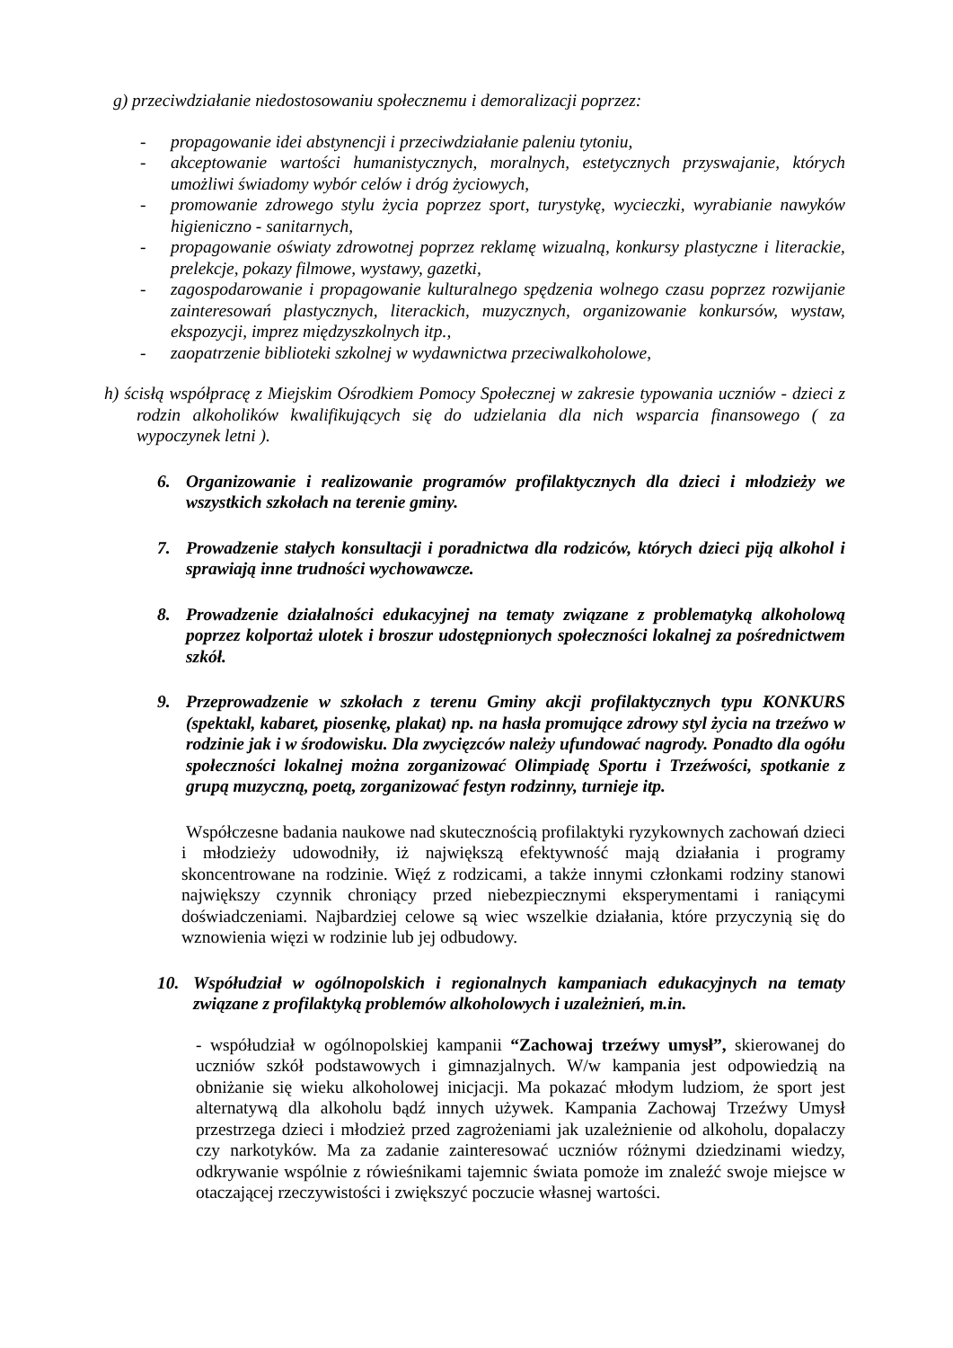g) przeciwdziałanie niedostosowaniu społecznemu i demoralizacji poprzez:
- propagowanie idei abstynencji i przeciwdziałanie paleniu tytoniu,
- akceptowanie wartości humanistycznych, moralnych, estetycznych przyswajanie, których umożliwi świadomy wybór celów i dróg życiowych,
- promowanie zdrowego stylu życia poprzez sport, turystykę, wycieczki, wyrabianie nawyków higieniczno - sanitarnych,
- propagowanie oświaty zdrowotnej poprzez reklamę wizualną, konkursy plastyczne i literackie, prelekcje, pokazy filmowe, wystawy, gazetki,
- zagospodarowanie i propagowanie kulturalnego spędzenia wolnego czasu poprzez rozwijanie zainteresowań plastycznych, literackich, muzycznych, organizowanie konkursów, wystaw, ekspozycji, imprez międzyszkolnych itp.,
- zaopatrzenie biblioteki szkolnej w wydawnictwa przeciwalkoholowe,
h) ścisłą współpracę z Miejskim Ośrodkiem Pomocy Społecznej w zakresie typowania uczniów - dzieci z rodzin alkoholików kwalifikujących się do udzielania dla nich wsparcia finansowego ( za wypoczynek letni ).
6. Organizowanie i realizowanie programów profilaktycznych dla dzieci i młodzieży we wszystkich szkołach na terenie gminy.
7. Prowadzenie stałych konsultacji i poradnictwa dla rodziców, których dzieci piją alkohol i sprawiają inne trudności wychowawcze.
8. Prowadzenie działalności edukacyjnej na tematy związane z problematyką alkoholową poprzez kolportaż ulotek i broszur udostępnionych społeczności lokalnej za pośrednictwem szkół.
9. Przeprowadzenie w szkołach z terenu Gminy akcji profilaktycznych typu KONKURS (spektakl, kabaret, piosenkę, plakat) np. na hasła promujące zdrowy styl życia na trzeźwo w rodzinie jak i w środowisku. Dla zwycięzców należy ufundować nagrody. Ponadto dla ogółu społeczności lokalnej można zorganizować Olimpiadę Sportu i Trzeźwości, spotkanie z grupą muzyczną, poetą, zorganizować festyn rodzinny, turnieje itp.
Współczesne badania naukowe nad skutecznością profilaktyki ryzykownych zachowań dzieci i młodzieży udowodniły, iż największą efektywność mają działania i programy skoncentrowane na rodzinie. Więź z rodzicami, a także innymi członkami rodziny stanowi największy czynnik chroniący przed niebezpiecznymi eksperymentami i raniącymi doświadczeniami. Najbardziej celowe są wiec wszelkie działania, które przyczynią się do wznowienia więzi w rodzinie lub jej odbudowy.
10. Współudział w ogólnopolskich i regionalnych kampaniach edukacyjnych na tematy związane z profilaktyką problemów alkoholowych i uzależnień, m.in.
- współudział w ogólnopolskiej kampanii “Zachowaj trzeźwy umysł”, skierowanej do uczniów szkół podstawowych i gimnazjalnych. W/w kampania jest odpowiedzią na obniżanie się wieku alkoholowej inicjacji. Ma pokazać młodym ludziom, że sport jest alternatywą dla alkoholu bądź innych używek. Kampania Zachowaj Trzeźwy Umysł przestrzega dzieci i młodzież przed zagrożeniami jak uzależnienie od alkoholu, dopalaczy czy narkotyków. Ma za zadanie zainteresować uczniów różnymi dziedzinami wiedzy, odkrywanie wspólnie z rówieśnikami tajemnic świata pomoże im znaleźć swoje miejsce w otaczającej rzeczywistości i zwiększyć poczucie własnej wartości.